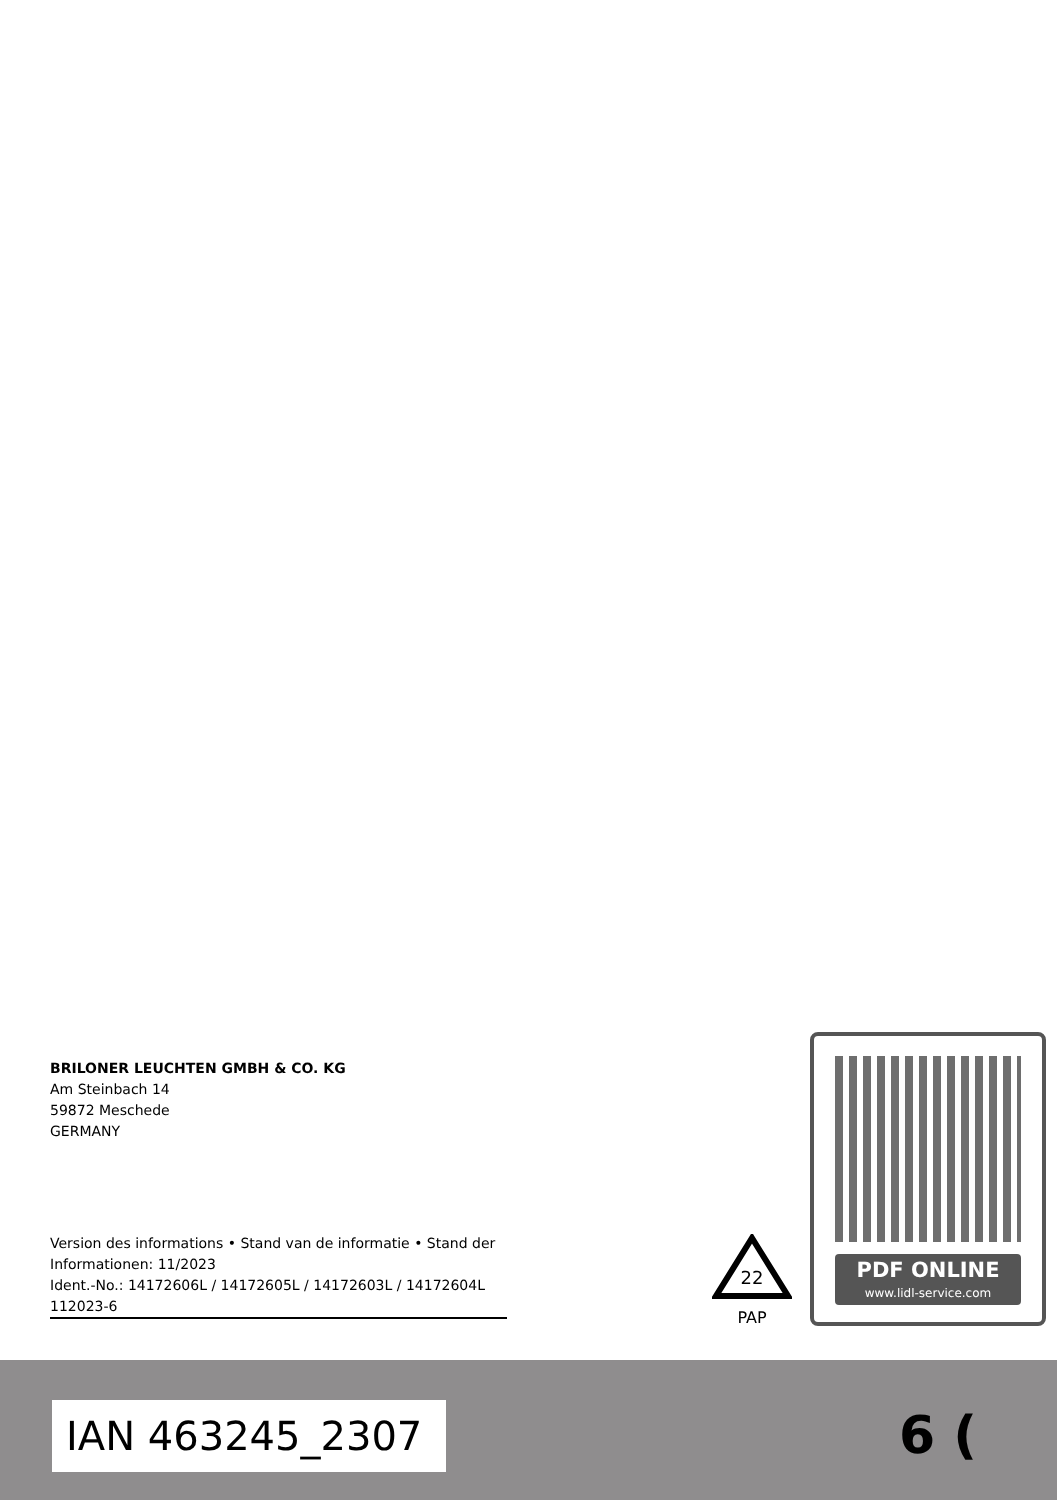BRILONER LEUCHTEN GMBH & CO. KG
Am Steinbach 14
59872 Meschede
GERMANY
Version des informations • Stand van de informatie • Stand der Informationen: 11/2023
Ident.-No.: 14172606L / 14172605L / 14172603L / 14172604L
112023-6
22
PAP
PDF ONLINE
www.lidl-service.com
IAN 463245_2307 6 (